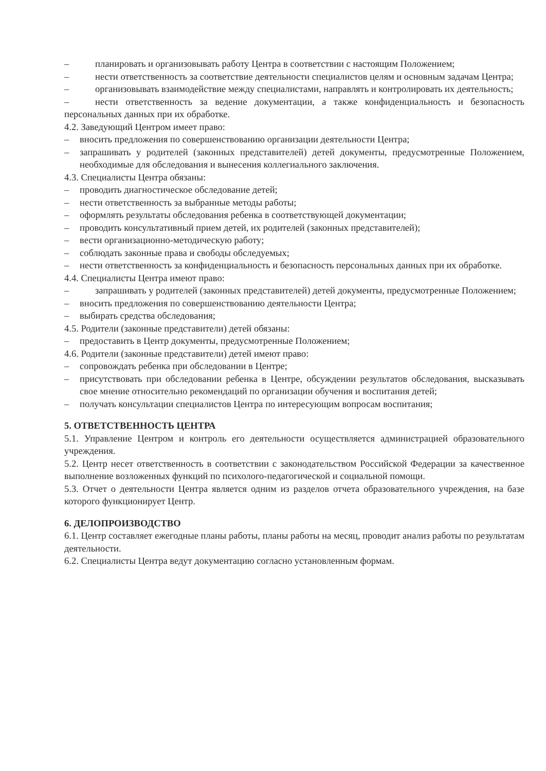– планировать и организовывать работу Центра в соответствии с настоящим Положением;
– нести ответственность за соответствие деятельности специалистов целям и основным задачам Центра;
– организовывать взаимодействие между специалистами, направлять и контролировать их деятельность;
– нести ответственность за ведение документации, а также конфиденциальность и безопасность персональных данных при их обработке.
4.2. Заведующий Центром имеет право:
– вносить предложения по совершенствованию организации деятельности Центра;
– запрашивать у родителей (законных представителей) детей документы, предусмотренные Положением, необходимые для обследования и вынесения коллегиального заключения.
4.3. Специалисты Центра обязаны:
– проводить диагностическое обследование детей;
– нести ответственность за выбранные методы работы;
– оформлять результаты обследования ребенка в соответствующей документации;
– проводить консультативный прием детей, их родителей (законных представителей);
– вести организационно-методическую работу;
– соблюдать законные права и свободы обследуемых;
– нести ответственность за конфиденциальность и безопасность персональных данных при их обработке.
4.4. Специалисты Центра имеют право:
– запрашивать у родителей (законных представителей) детей документы, предусмотренные Положением;
– вносить предложения по совершенствованию деятельности Центра;
– выбирать средства обследования;
4.5. Родители (законные представители) детей обязаны:
– предоставить в Центр документы, предусмотренные Положением;
4.6. Родители (законные представители) детей имеют право:
– сопровождать ребенка при обследовании в Центре;
– присутствовать при обследовании ребенка в Центре, обсуждении результатов обследования, высказывать свое мнение относительно рекомендаций по организации обучения и воспитания детей;
– получать консультации специалистов Центра по интересующим вопросам воспитания;
5. ОТВЕТСТВЕННОСТЬ ЦЕНТРА
5.1. Управление Центром и контроль его деятельности осуществляется администрацией образовательного учреждения.
5.2. Центр несет ответственность в соответствии с законодательством Российской Федерации за качественное выполнение возложенных функций по психолого-педагогической и социальной помощи.
5.3. Отчет о деятельности Центра является одним из разделов отчета образовательного учреждения, на базе которого функционирует Центр.
6. ДЕЛОПРОИЗВОДСТВО
6.1. Центр составляет ежегодные планы работы, планы работы на месяц, проводит анализ работы по результатам деятельности.
6.2. Специалисты Центра ведут документацию согласно установленным формам.